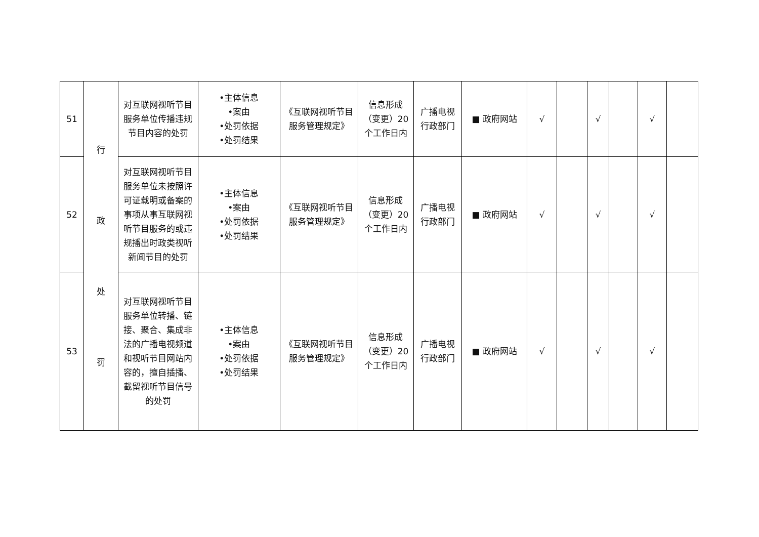| 51 | 行 政 处 罚 | 对互联网视听节目服务单位传播违规节目内容的处罚 | •主体信息 •案由 •处罚依据 •处罚结果 | 《互联网视听节目服务管理规定》 | 信息形成（变更）20个工作日内 | 广播电视行政部门 | ■ 政府网站 | √ | | √ | | √ | |
| 52 | | 对互联网视听节目服务单位未按照许可证载明或备案的事项从事互联网视听节目服务的或违规播出时政类视听新闻节目的处罚 | •主体信息 •案由 •处罚依据 •处罚结果 | 《互联网视听节目服务管理规定》 | 信息形成（变更）20个工作日内 | 广播电视行政部门 | ■ 政府网站 | √ | | √ | | √ | |
| 53 | | 对互联网视听节目服务单位转播、链接、聚合、集成非法的广播电视频道和视听节目网站内容的，擅自插播、截留视听节目信号的处罚 | •主体信息 •案由 •处罚依据 •处罚结果 | 《互联网视听节目服务管理规定》 | 信息形成（变更）20个工作日内 | 广播电视行政部门 | ■ 政府网站 | √ | | √ | | √ | |